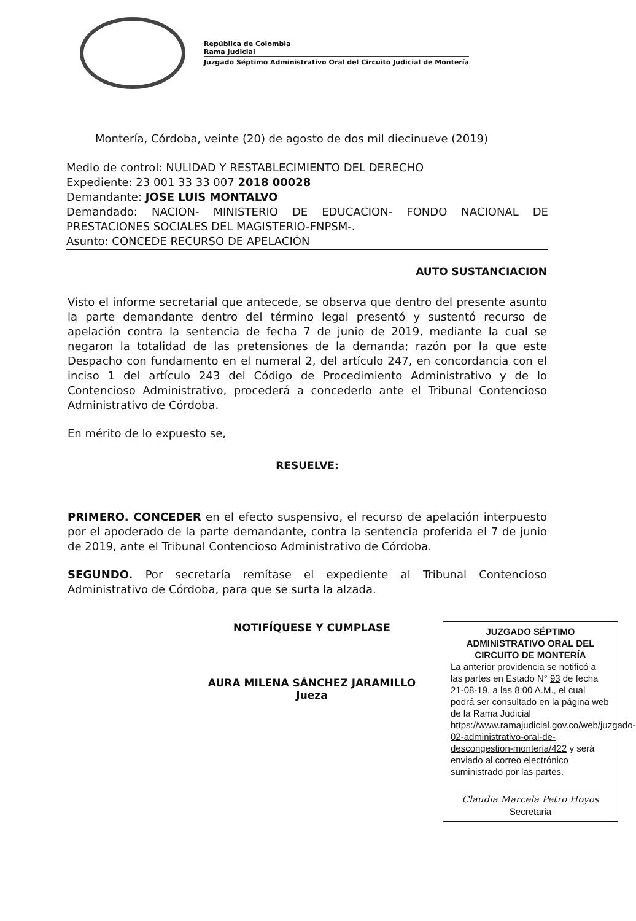República de Colombia
Rama Judicial
Juzgado Séptimo Administrativo Oral del Circuito Judicial de Montería
Montería, Córdoba, veinte (20) de agosto de dos mil diecinueve (2019)
Medio de control: NULIDAD Y RESTABLECIMIENTO DEL DERECHO
Expediente: 23 001 33 33 007 2018 00028
Demandante: JOSE LUIS MONTALVO
Demandado: NACION- MINISTERIO DE EDUCACION- FONDO NACIONAL DE PRESTACIONES SOCIALES DEL MAGISTERIO-FNPSM-.
Asunto: CONCEDE RECURSO DE APELACIÒN
AUTO SUSTANCIACION
Visto el informe secretarial que antecede, se observa que dentro del presente asunto la parte demandante dentro del término legal presentó y sustentó recurso de apelación contra la sentencia de fecha 7 de junio de 2019, mediante la cual se negaron la totalidad de las pretensiones de la demanda; razón por la que este Despacho con fundamento en el numeral 2, del artículo 247, en concordancia con el inciso 1 del artículo 243 del Código de Procedimiento Administrativo y de lo Contencioso Administrativo, procederá a concederlo ante el Tribunal Contencioso Administrativo de Córdoba.
En mérito de lo expuesto se,
RESUELVE:
PRIMERO. CONCEDER en el efecto suspensivo, el recurso de apelación interpuesto por el apoderado de la parte demandante, contra la sentencia proferida el 7 de junio de 2019, ante el Tribunal Contencioso Administrativo de Córdoba.
SEGUNDO. Por secretaría remítase el expediente al Tribunal Contencioso Administrativo de Córdoba, para que se surta la alzada.
NOTIFÍQUESE Y CUMPLASE
AURA MILENA SÁNCHEZ JARAMILLO
Jueza
JUZGADO SÉPTIMO ADMINISTRATIVO ORAL DEL CIRCUITO DE MONTERÍA
La anterior providencia se notificó a las partes en Estado N° 93 de fecha 21-08-19, a las 8:00 A.M., el cual podrá ser consultado en la página web de la Rama Judicial https://www.ramajudicial.gov.co/web/juzgado-02-administrativo-oral-de-descongestion-monteria/422 y será enviado al correo electrónico suministrado por las partes.
Claudia Marcela Petro Hoyos
Secretaria